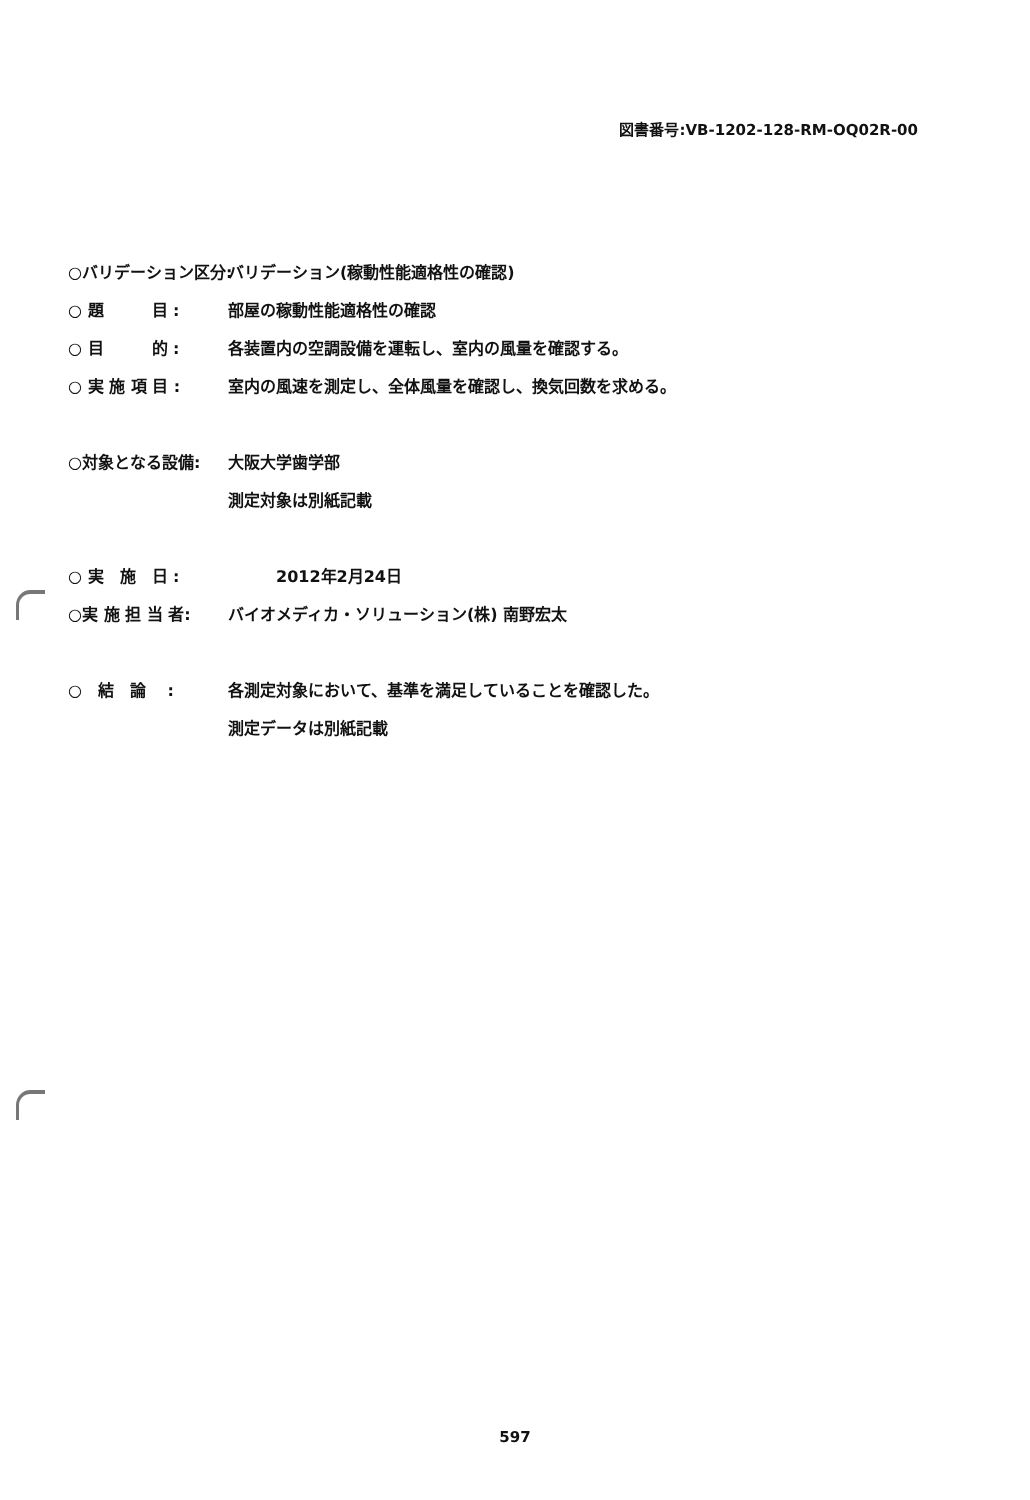図書番号:VB-1202-128-RM-OQ02R-00
○バリデーション区分:
バリデーション(稼動性能適格性の確認)
○ 題　　　目 : 部屋の稼動性能適格性の確認
○ 目　　　的 :
各装置内の空調設備を運転し、室内の風量を確認する。
○ 実 施 項 目 :
室内の風速を測定し、全体風量を確認し、換気回数を求める。
○対象となる設備: 大阪大学歯学部
測定対象は別紙記載
○ 実　施　日 : 　　　2012年2月24日
○実 施 担 当 者:
バイオメディカ・ソリューション(株) 南野宏太
○　結　論　 :
各測定対象において、基準を満足していることを確認した。
測定データは別紙記載
597